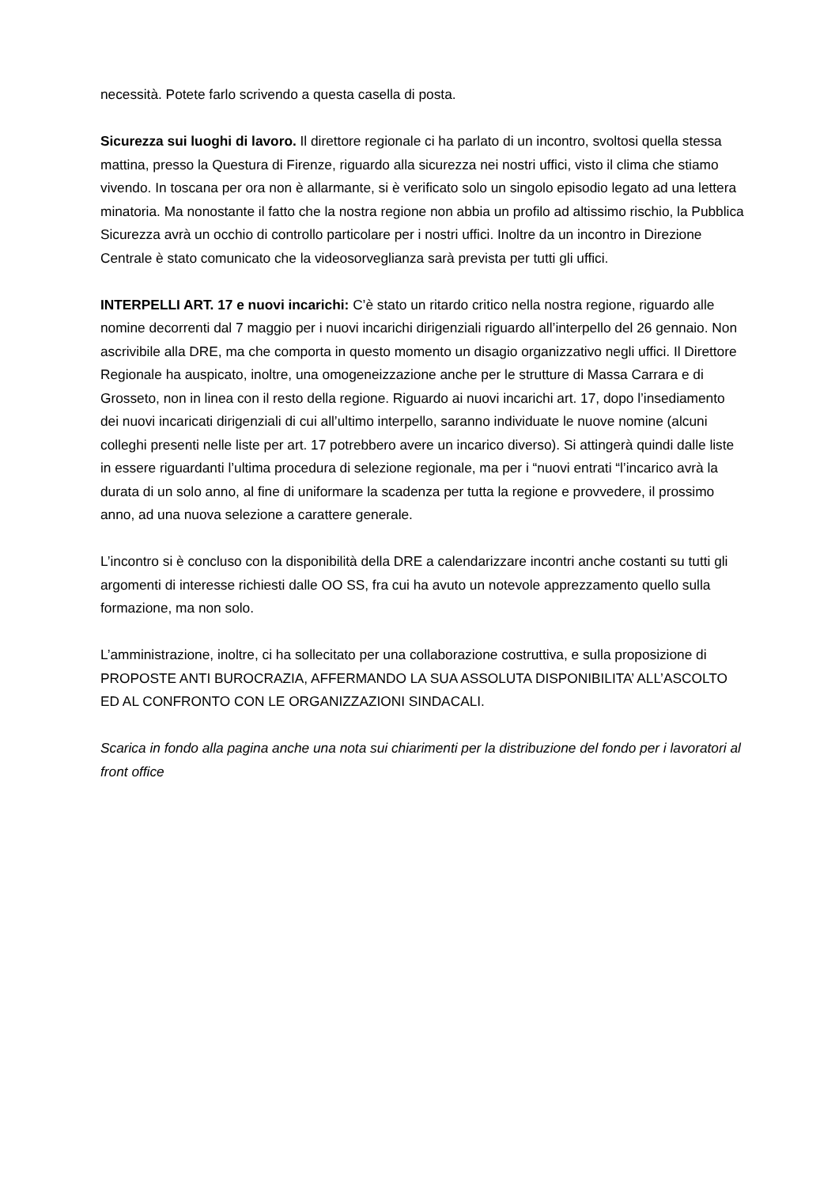necessità. Potete farlo scrivendo a questa casella di posta.
Sicurezza sui luoghi di lavoro. Il direttore regionale ci ha parlato di un incontro, svoltosi quella stessa mattina, presso la Questura di Firenze, riguardo alla sicurezza nei nostri uffici, visto il clima che stiamo vivendo. In toscana per ora non è allarmante, si è verificato solo un singolo episodio legato ad una lettera minatoria. Ma nonostante il fatto che la nostra regione non abbia un profilo ad altissimo rischio, la Pubblica Sicurezza avrà un occhio di controllo particolare per i nostri uffici. Inoltre da un incontro in Direzione Centrale è stato comunicato che la videosorveglianza sarà prevista per tutti gli uffici.
INTERPELLI ART. 17 e nuovi incarichi: C’è stato un ritardo critico nella nostra regione, riguardo alle nomine decorrenti dal 7 maggio per i nuovi incarichi dirigenziali riguardo all’interpello del 26 gennaio. Non ascrivibile alla DRE, ma che comporta in questo momento un disagio organizzativo negli uffici. Il Direttore Regionale ha auspicato, inoltre, una omogeneizzazione anche per le strutture di Massa Carrara e di Grosseto, non in linea con il resto della regione. Riguardo ai nuovi incarichi art. 17, dopo l’insediamento dei nuovi incaricati dirigenziali di cui all’ultimo interpello, saranno individuate le nuove nomine (alcuni colleghi presenti nelle liste per art. 17 potrebbero avere un incarico diverso). Si attingerà quindi dalle liste in essere riguardanti l’ultima procedura di selezione regionale, ma per i “nuovi entrati “l’incarico avrà la durata di un solo anno, al fine di uniformare la scadenza per tutta la regione e provvedere, il prossimo anno, ad una nuova selezione a carattere generale.
L’incontro si è concluso con la disponibilità della DRE a calendarizzare incontri anche costanti su tutti gli argomenti di interesse richiesti dalle OO SS, fra cui ha avuto un notevole apprezzamento quello sulla formazione, ma non solo.
L’amministrazione, inoltre, ci ha sollecitato per una collaborazione costruttiva, e sulla proposizione di PROPOSTE ANTI BUROCRAZIA, AFFERMANDO LA SUA ASSOLUTA DISPONIBILITA’ ALL’ASCOLTO ED AL CONFRONTO CON LE ORGANIZZAZIONI SINDACALI.
Scarica in fondo alla pagina anche una nota sui chiarimenti per la distribuzione del fondo per i lavoratori al front office